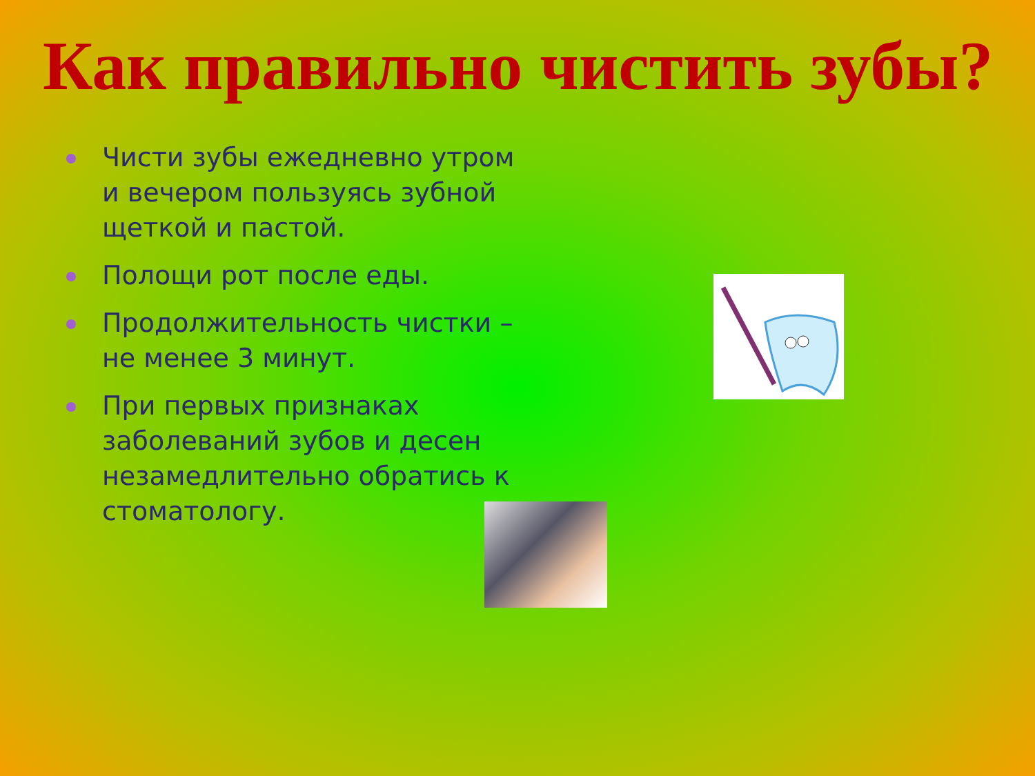Как правильно чистить зубы?
Чисти зубы ежедневно утром и вечером пользуясь зубной щеткой и пастой.
Полощи рот после еды.
Продолжительность чистки – не менее 3 минут.
При первых признаках заболеваний зубов и десен незамедлительно обратись к стоматологу.